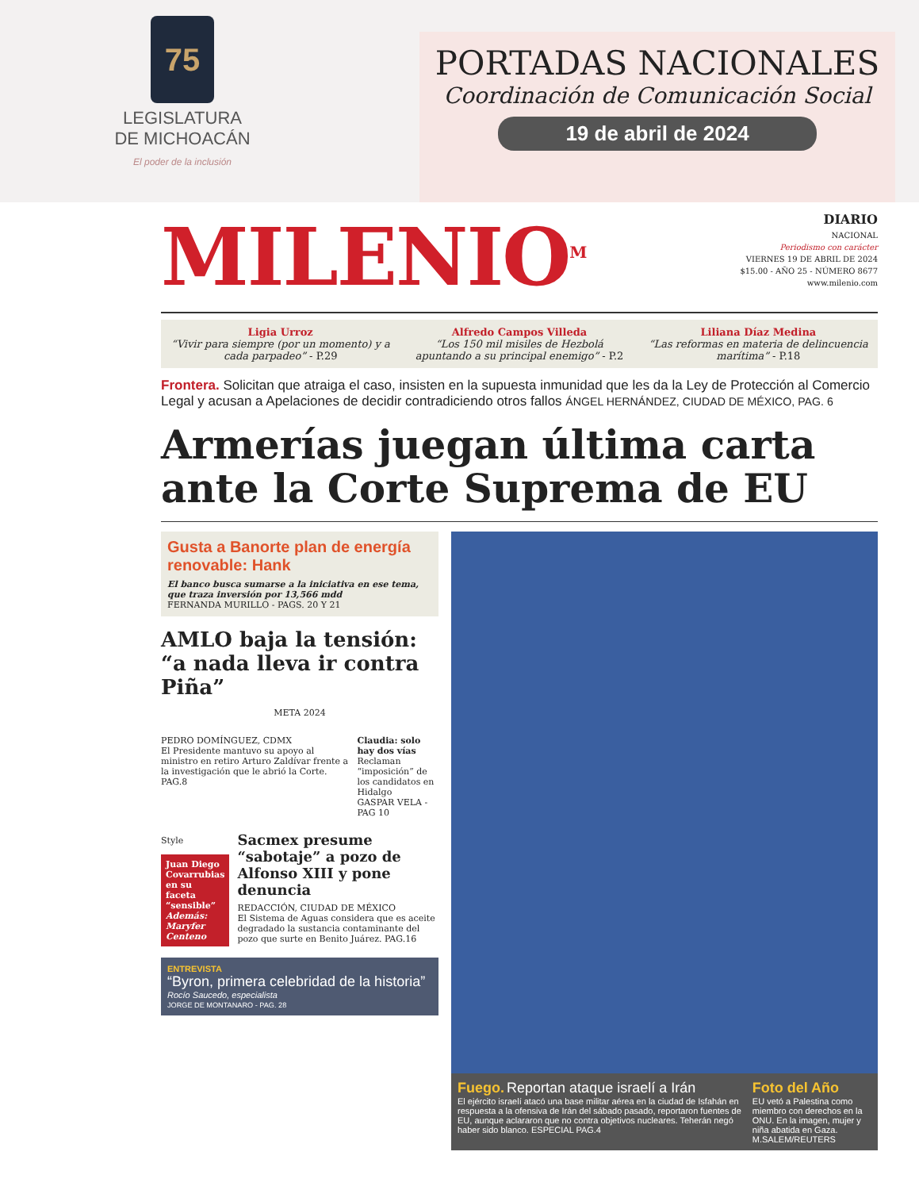75
LEGISLATURA
DE MICHOACÁN
El poder de la inclusión
PORTADAS NACIONALES
Coordinación de Comunicación Social
19 de abril de 2024
MILENIO<sup>M</sup>
DIARIO
NACIONAL
Periodismo con carácter
VIERNES 19 DE ABRIL DE 2024
$15.00 - AÑO 25 - NÚMERO 8677
www.milenio.com
Ligia Urroz
“Vivir para siempre (por un momento) y a cada parpadeo” - P.29
Alfredo Campos Villeda
“Los 150 mil misiles de Hezbolá apuntando a su principal enemigo” - P.2
Liliana Díaz Medina
“Las reformas en materia de delincuencia marítima” - P.18
Frontera. Solicitan que atraiga el caso, insisten en la supuesta inmunidad que les da la Ley de Protección al Comercio Legal y acusan a Apelaciones de decidir contradiciendo otros fallos ÁNGEL HERNÁNDEZ, CIUDAD DE MÉXICO, PAG. 6
Armerías juegan última carta ante la Corte Suprema de EU
Gusta a Banorte plan de energía renovable: Hank
El banco busca sumarse a la iniciativa en ese tema, que traza inversión por 13,566 mdd
FERNANDA MURILLO - PAGS. 20 Y 21
AMLO baja la tensión: “a nada lleva ir contra Piña”
META 2024
PEDRO DOMÍNGUEZ, CDMX
El Presidente mantuvo su apoyo al ministro en retiro Arturo Zaldívar frente a la investigación que le abrió la Corte. PAG.8
Claudia: solo hay dos vías
Reclaman “imposición” de los candidatos en Hidalgo
GASPAR VELA - PAG 10
Style
Juan Diego Covarrubias en su faceta “sensible”
Además: Maryfer Centeno
Sacmex presume “sabotaje” a pozo de Alfonso XIII y pone denuncia
REDACCIÓN, CIUDAD DE MÉXICO
El Sistema de Aguas considera que es aceite degradado la sustancia contaminante del pozo que surte en Benito Juárez. PAG.16
ENTREVISTA
“Byron, primera celebridad de la historia”
Rocío Saucedo, especialista
JORGE DE MONTANARO - PAG. 28
Fuego. Reportan ataque israelí a Irán
El ejército israelí atacó una base militar aérea en la ciudad de Isfahán en respuesta a la ofensiva de Irán del sábado pasado, reportaron fuentes de EU, aunque aclararon que no contra objetivos nucleares. Teherán negó haber sido blanco. ESPECIAL PAG.4
Foto del Año
EU vetó a Palestina como miembro con derechos en la ONU. En la imagen, mujer y niña abatida en Gaza.
M.SALEM/REUTERS